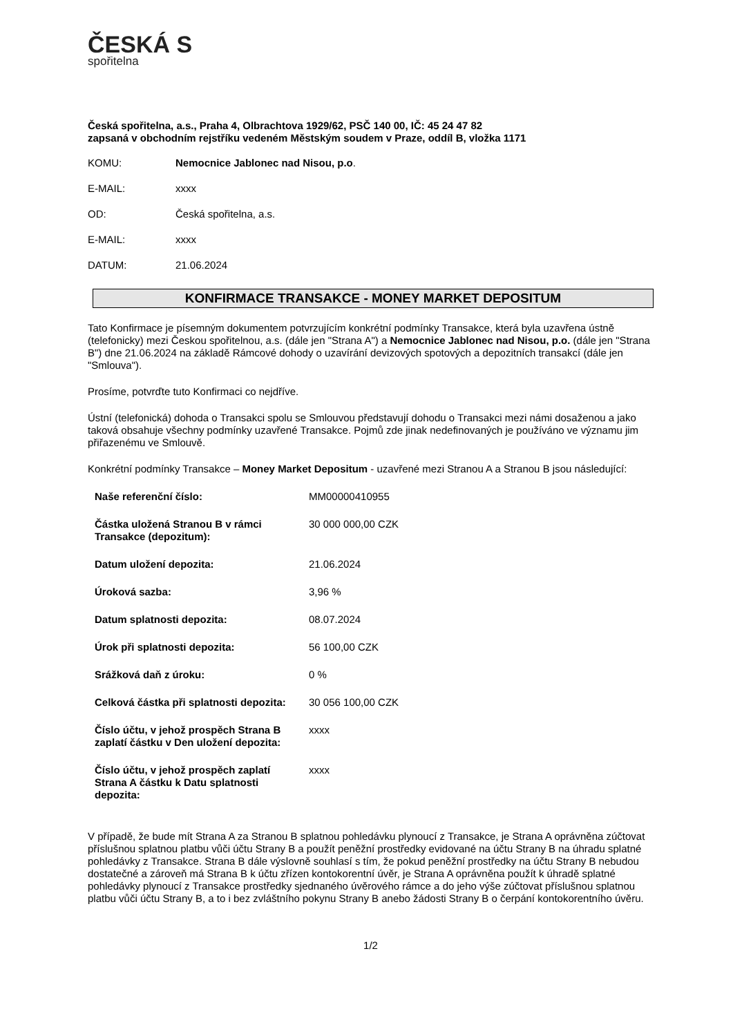ČESKÁ S
spořitelna
Česká spořitelna, a.s., Praha 4, Olbrachtova 1929/62, PSČ 140 00, IČ: 45 24 47 82
zapsaná v obchodním rejstříku vedeném Městským soudem v Praze, oddíl B, vložka 1171
| KOMU: | Nemocnice Jablonec nad Nisou, p.o . |
| E-MAIL: | xxxx |
| OD: | Česká spořitelna, a.s. |
| E-MAIL: | xxxx |
| DATUM: | 21.06.2024 |
KONFIRMACE TRANSAKCE - MONEY MARKET DEPOSITUM
Tato Konfirmace je písemným dokumentem potvrzujícím konkrétní podmínky Transakce, která byla uzavřena ústně (telefonicky) mezi Českou spořitelnou, a.s. (dále jen "Strana A") a Nemocnice Jablonec nad Nisou, p.o. (dále jen "Strana B") dne 21.06.2024 na základě Rámcové dohody o uzavírání devizových spotových a depozitních transakcí (dále jen "Smlouva").
Prosíme, potvrďte tuto Konfirmaci co nejdříve.
Ústní (telefonická) dohoda o Transakci spolu se Smlouvou představují dohodu o Transakci mezi námi dosaženou a jako taková obsahuje všechny podmínky uzavřené Transakce. Pojmů zde jinak nedefinovaných je používáno ve významu jim přiřazenému ve Smlouvě.
Konkrétní podmínky Transakce – Money Market Depositum - uzavřené mezi Stranou A a Stranou B jsou následující:
| Naše referenční číslo: | MM00000410955 |
| Částka uložená Stranou B v rámci Transakce (depozitum): | 30 000 000,00 CZK |
| Datum uložení depozita: | 21.06.2024 |
| Úroková sazba: | 3,96 % |
| Datum splatnosti depozita: | 08.07.2024 |
| Úrok při splatnosti depozita: | 56 100,00 CZK |
| Srážková daň z úroku: | 0 % |
| Celková částka při splatnosti depozita: | 30 056 100,00 CZK |
| Číslo účtu, v jehož prospěch Strana B zaplatí částku v Den uložení depozita: | xxxx |
| Číslo účtu, v jehož prospěch zaplatí Strana A částku k Datu splatnosti depozita: | xxxx |
V případě, že bude mít Strana A za Stranou B splatnou pohledávku plynoucí z Transakce, je Strana A oprávněna zúčtovat příslušnou splatnou platbu vůči účtu Strany B a použít peněžní prostředky evidované na účtu Strany B na úhradu splatné pohledávky z Transakce. Strana B dále výslovně souhlasí s tím, že pokud peněžní prostředky na účtu Strany B nebudou dostatečné a zároveň má Strana B k účtu zřízen kontokorentní úvěr, je Strana A oprávněna použít k úhradě splatné pohledávky plynoucí z Transakce prostředky sjednaného úvěrového rámce a do jeho výše zúčtovat příslušnou splatnou platbu vůči účtu Strany B, a to i bez zvláštního pokynu Strany B anebo žádosti Strany B o čerpání kontokorentního úvěru.
1/2